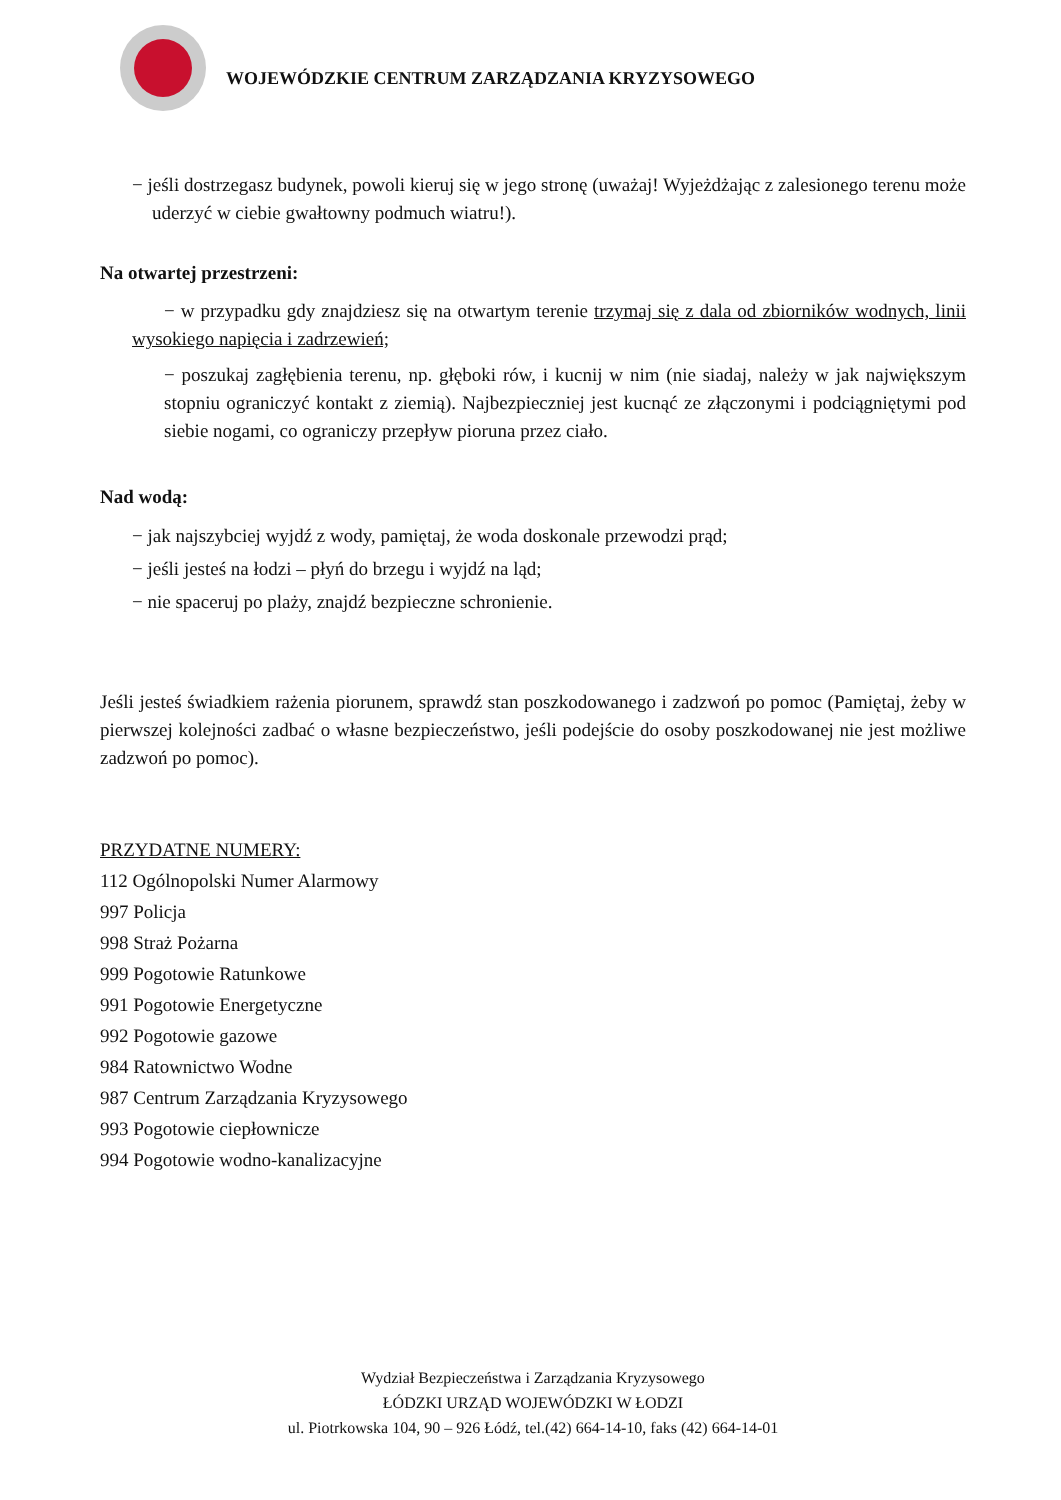WOJEWÓDZKIE CENTRUM ZARZĄDZANIA KRYZYSOWEGO
− jeśli dostrzegasz budynek, powoli kieruj się w jego stronę (uważaj! Wyjeżdżając z zalesionego terenu może uderzyć w ciebie gwałtowny podmuch wiatru!).
Na otwartej przestrzeni:
− w przypadku gdy znajdziesz się na otwartym terenie trzymaj się z dala od zbiorników wodnych, linii wysokiego napięcia i zadrzewień;
− poszukaj zagłębienia terenu, np. głęboki rów, i kucnij w nim (nie siadaj, należy w jak największym stopniu ograniczyć kontakt z ziemią). Najbezpieczniej jest kucnąć ze złączonymi i podciągniętymi pod siebie nogami, co ograniczy przepływ pioruna przez ciało.
Nad wodą:
− jak najszybciej wyjdź z wody, pamiętaj, że woda doskonale przewodzi prąd;
− jeśli jesteś na łodzi – płyń do brzegu i wyjdź na ląd;
− nie spaceruj po plaży, znajdź bezpieczne schronienie.
Jeśli jesteś świadkiem rażenia piorunem, sprawdź stan poszkodowanego i zadzwoń po pomoc (Pamiętaj, żeby w pierwszej kolejności zadbać o własne bezpieczeństwo, jeśli podejście do osoby poszkodowanej nie jest możliwe zadzwoń po pomoc).
PRZYDATNE NUMERY:
112 Ogólnopolski Numer Alarmowy
997 Policja
998 Straż Pożarna
999 Pogotowie Ratunkowe
991 Pogotowie Energetyczne
992 Pogotowie gazowe
984 Ratownictwo Wodne
987 Centrum Zarządzania Kryzysowego
993 Pogotowie ciepłownicze
994 Pogotowie wodno-kanalizacyjne
Wydział Bezpieczeństwa i Zarządzania Kryzysowego
ŁÓDZKI URZĄD WOJEWÓDZKI W ŁODZI
ul. Piotrkowska 104, 90 – 926 Łódź, tel.(42) 664-14-10, faks (42) 664-14-01